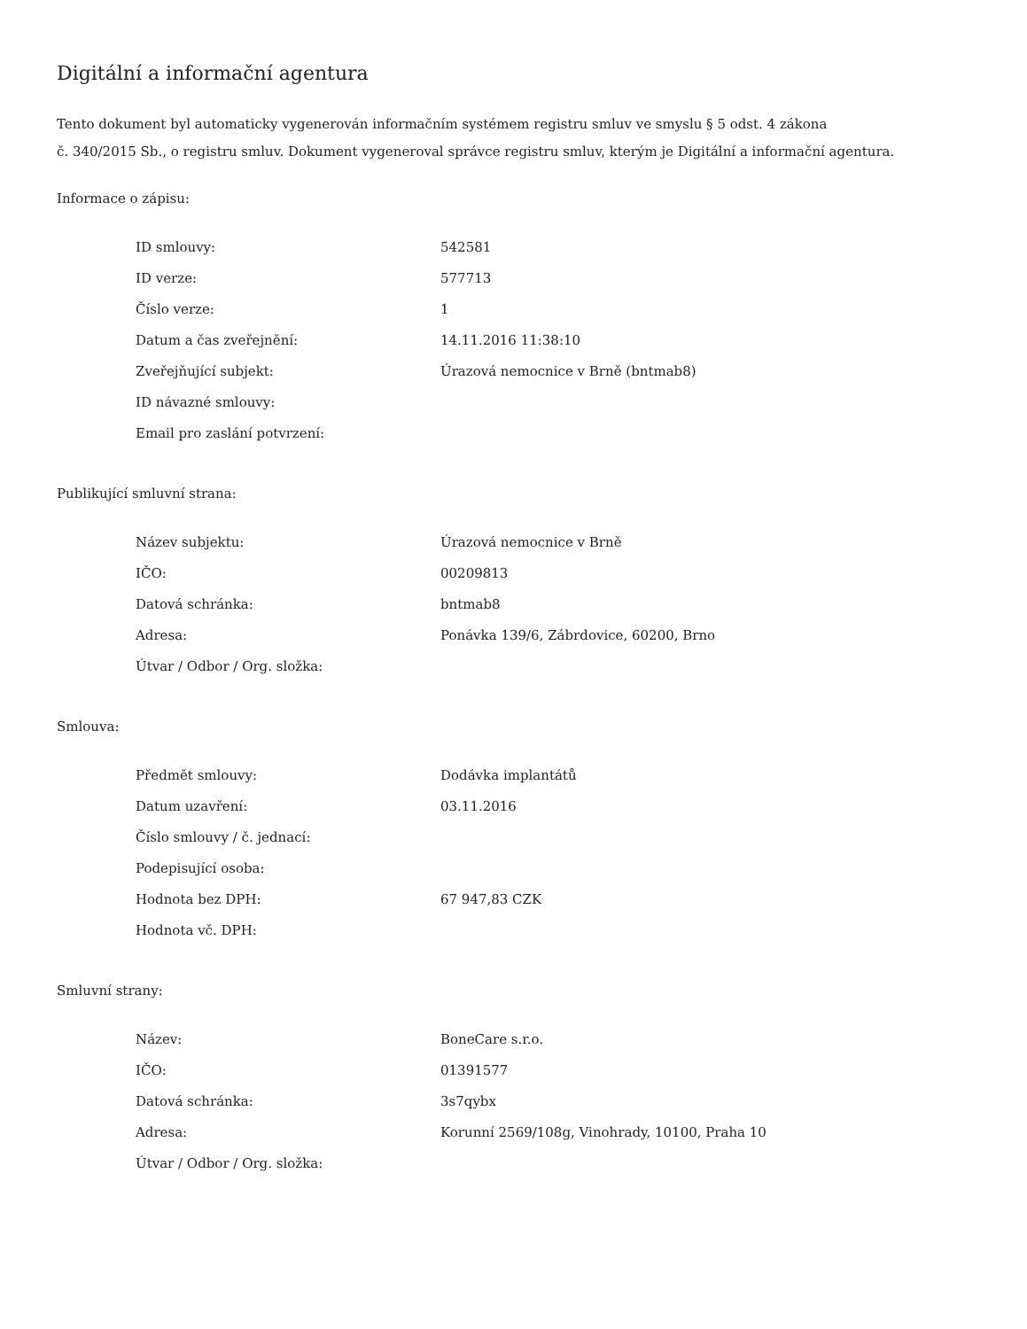Digitální a informační agentura
Tento dokument byl automaticky vygenerován informačním systémem registru smluv ve smyslu § 5 odst. 4 zákona
č. 340/2015 Sb., o registru smluv. Dokument vygeneroval správce registru smluv, kterým je Digitální a informační agentura.
Informace o zápisu:
| ID smlouvy: | 542581 |
| ID verze: | 577713 |
| Číslo verze: | 1 |
| Datum a čas zveřejnění: | 14.11.2016 11:38:10 |
| Zveřejňující subjekt: | Úrazová nemocnice v Brně (bntmab8) |
| ID návazné smlouvy: | |
| Email pro zaslání potvrzení: | |
Publikující smluvní strana:
| Název subjektu: | Úrazová nemocnice v Brně |
| IČO: | 00209813 |
| Datová schránka: | bntmab8 |
| Adresa: | Ponávka 139/6, Zábrdovice, 60200, Brno |
| Útvar / Odbor / Org. složka: | |
Smlouva:
| Předmět smlouvy: | Dodávka implantátů |
| Datum uzavření: | 03.11.2016 |
| Číslo smlouvy / č. jednací: | |
| Podepisující osoba: | |
| Hodnota bez DPH: | 67 947,83 CZK |
| Hodnota vč. DPH: | |
Smluvní strany:
| Název: | BoneCare s.r.o. |
| IČO: | 01391577 |
| Datová schránka: | 3s7qybx |
| Adresa: | Korunní 2569/108g, Vinohrady, 10100, Praha 10 |
| Útvar / Odbor / Org. složka: | |